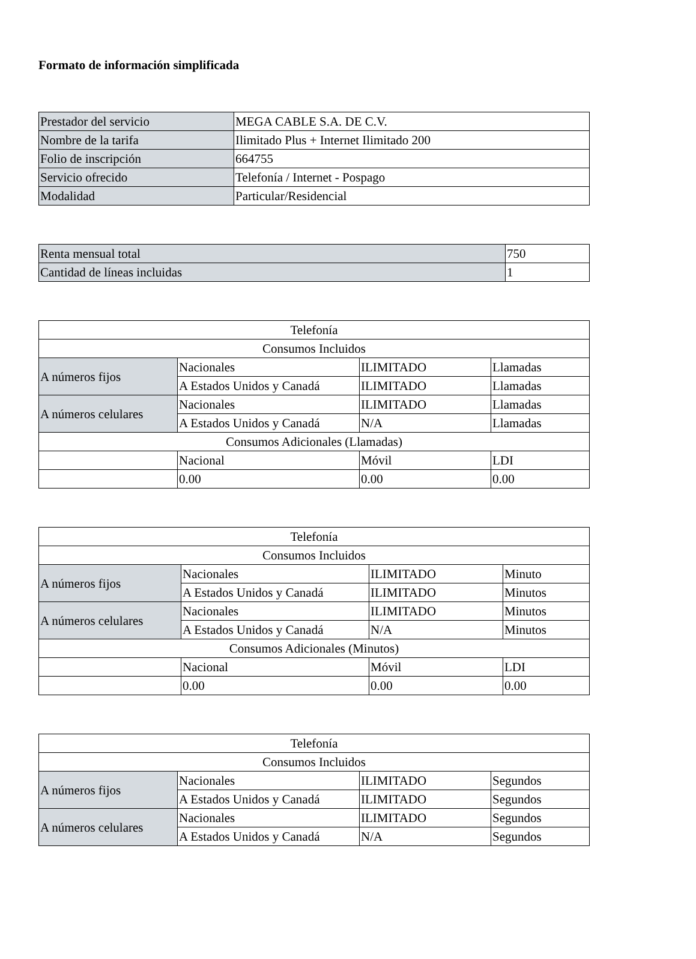Formato de información simplificada
| Prestador del servicio | MEGA CABLE S.A. DE C.V. |
| Nombre de la tarifa | Ilimitado Plus + Internet Ilimitado 200 |
| Folio de inscripción | 664755 |
| Servicio ofrecido | Telefonía / Internet - Pospago |
| Modalidad | Particular/Residencial |
| Renta mensual total | 750 |
| Cantidad de líneas incluidas | 1 |
| Telefonía | | | |
| Consumos Incluidos | | | |
| A números fijos | Nacionales | ILIMITADO | Llamadas |
| | A Estados Unidos y Canadá | ILIMITADO | Llamadas |
| A números celulares | Nacionales | ILIMITADO | Llamadas |
| | A Estados Unidos y Canadá | N/A | Llamadas |
| Consumos Adicionales (Llamadas) | | | |
| | Nacional | Móvil | LDI |
| | 0.00 | 0.00 | 0.00 |
| Telefonía | | | |
| Consumos Incluidos | | | |
| A números fijos | Nacionales | ILIMITADO | Minuto |
| | A Estados Unidos y Canadá | ILIMITADO | Minutos |
| A números celulares | Nacionales | ILIMITADO | Minutos |
| | A Estados Unidos y Canadá | N/A | Minutos |
| Consumos Adicionales (Minutos) | | | |
| | Nacional | Móvil | LDI |
| | 0.00 | 0.00 | 0.00 |
| Telefonía | | | |
| Consumos Incluidos | | | |
| A números fijos | Nacionales | ILIMITADO | Segundos |
| | A Estados Unidos y Canadá | ILIMITADO | Segundos |
| A números celulares | Nacionales | ILIMITADO | Segundos |
| | A Estados Unidos y Canadá | N/A | Segundos |